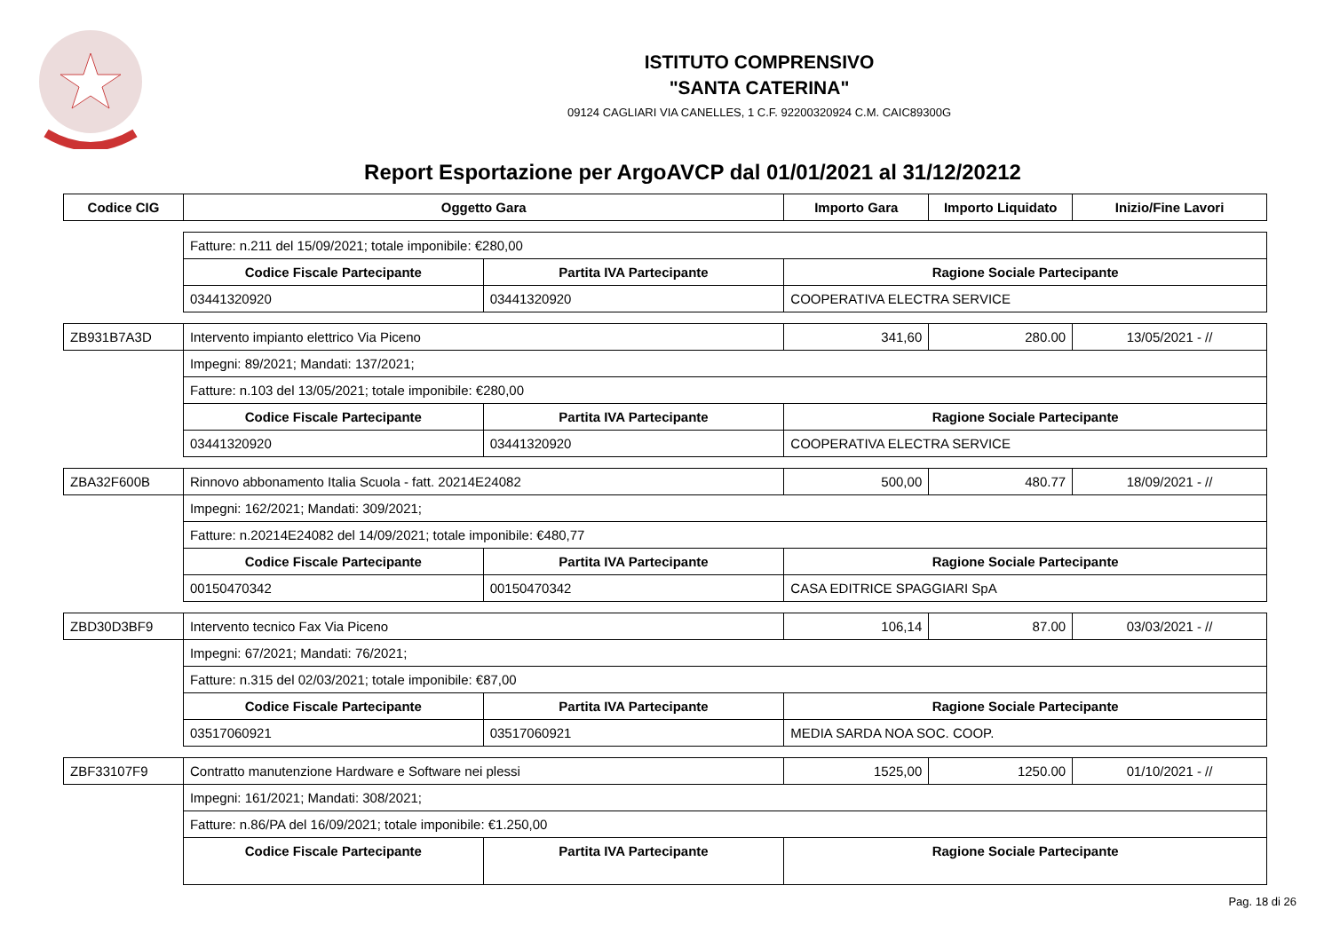ISTITUTO COMPRENSIVO
"SANTA CATERINA"
09124 CAGLIARI VIA CANELLES, 1 C.F. 92200320924 C.M. CAIC89300G
Report Esportazione per ArgoAVCP dal 01/01/2021 al 31/12/20212
| Codice CIG | Oggetto Gara | | Importo Gara | Importo Liquidato | Inizio/Fine Lavori |
| --- | --- | --- | --- | --- | --- |
| | Fatture: n.211 del 15/09/2021; totale imponibile: €280,00 | | | | |
| | Codice Fiscale Partecipante | Partita IVA Partecipante | Ragione Sociale Partecipante | | |
| | 03441320920 | 03441320920 | COOPERATIVA ELECTRA SERVICE | | |
| ZB931B7A3D | Intervento impianto elettrico Via Piceno | | 341,60 | 280.00 | 13/05/2021 - // |
| | Impegni: 89/2021; Mandati: 137/2021; | | | | |
| | Fatture: n.103 del 13/05/2021; totale imponibile: €280,00 | | | | |
| | Codice Fiscale Partecipante | Partita IVA Partecipante | Ragione Sociale Partecipante | | |
| | 03441320920 | 03441320920 | COOPERATIVA ELECTRA SERVICE | | |
| ZBA32F600B | Rinnovo abbonamento Italia Scuola - fatt. 20214E24082 | | 500,00 | 480.77 | 18/09/2021 - // |
| | Impegni: 162/2021; Mandati: 309/2021; | | | | |
| | Fatture: n.20214E24082 del 14/09/2021; totale imponibile: €480,77 | | | | |
| | Codice Fiscale Partecipante | Partita IVA Partecipante | Ragione Sociale Partecipante | | |
| | 00150470342 | 00150470342 | CASA EDITRICE SPAGGIARI SpA | | |
| ZBD30D3BF9 | Intervento tecnico Fax Via Piceno | | 106,14 | 87.00 | 03/03/2021 - // |
| | Impegni: 67/2021; Mandati: 76/2021; | | | | |
| | Fatture: n.315 del 02/03/2021; totale imponibile: €87,00 | | | | |
| | Codice Fiscale Partecipante | Partita IVA Partecipante | Ragione Sociale Partecipante | | |
| | 03517060921 | 03517060921 | MEDIA SARDA NOA SOC. COOP. | | |
| ZBF33107F9 | Contratto manutenzione Hardware e Software nei plessi | | 1525,00 | 1250.00 | 01/10/2021 - // |
| | Impegni: 161/2021; Mandati: 308/2021; | | | | |
| | Fatture: n.86/PA del 16/09/2021; totale imponibile: €1.250,00 | | | | |
| | Codice Fiscale Partecipante | Partita IVA Partecipante | Ragione Sociale Partecipante | | |
Pag. 18 di 26